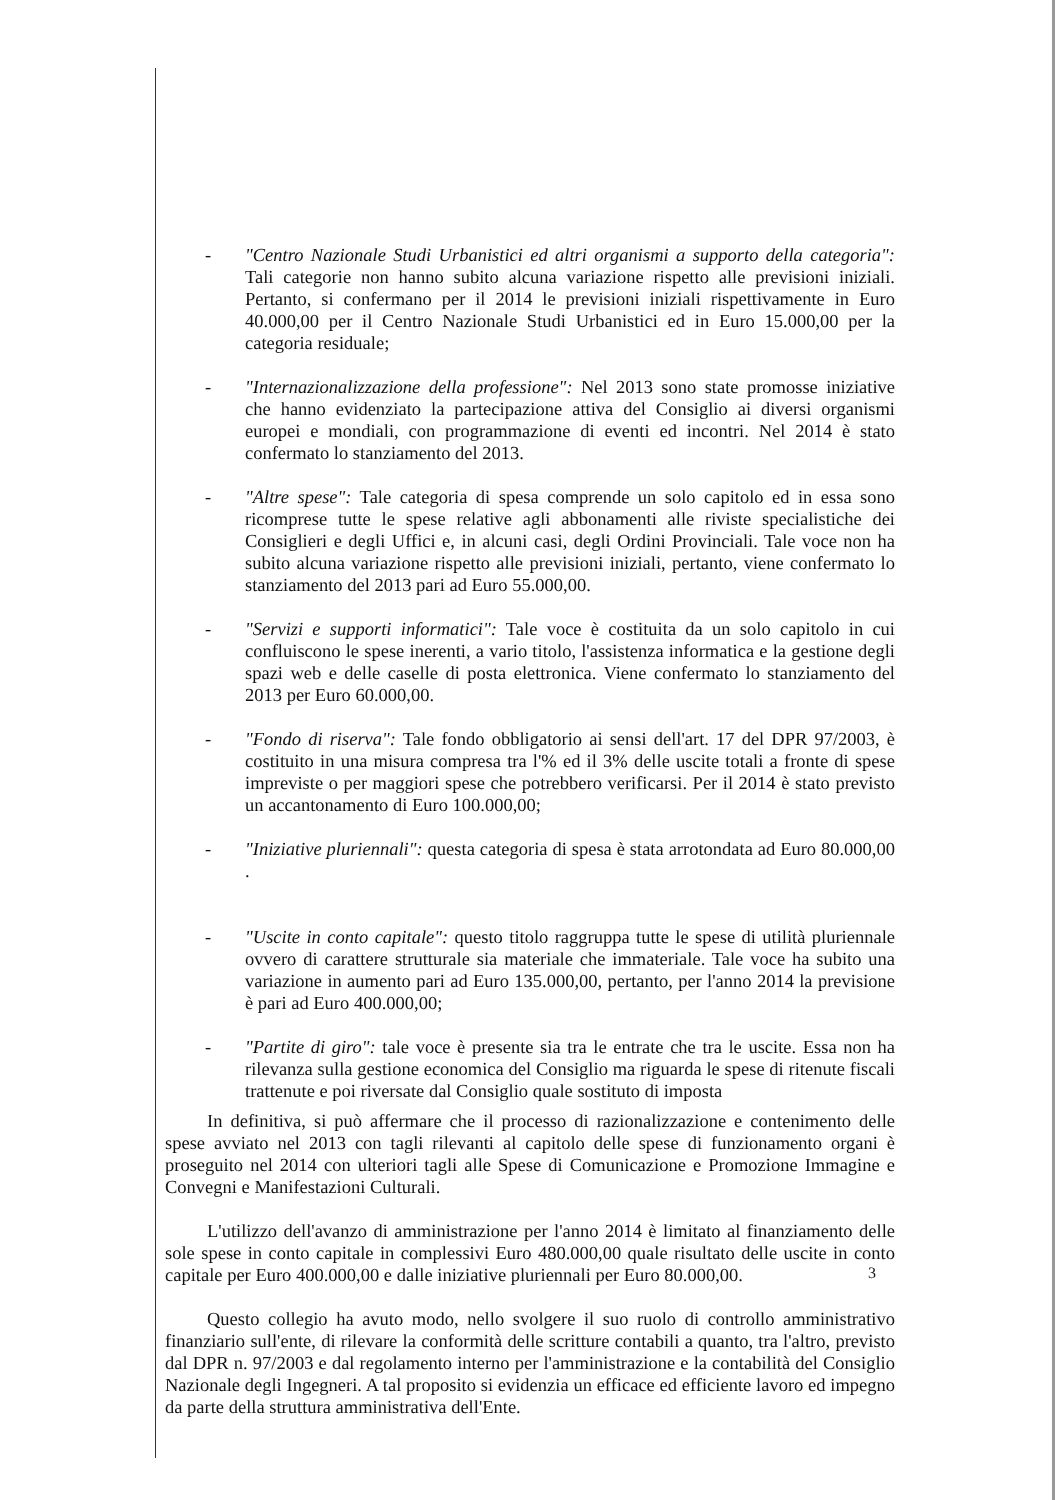- "Centro Nazionale Studi Urbanistici ed altri organismi a supporto della categoria": Tali categorie non hanno subito alcuna variazione rispetto alle previsioni iniziali. Pertanto, si confermano per il 2014 le previsioni iniziali rispettivamente in Euro 40.000,00 per il Centro Nazionale Studi Urbanistici ed in Euro 15.000,00 per la categoria residuale;
- "Internazionalizzazione della professione": Nel 2013 sono state promosse iniziative che hanno evidenziato la partecipazione attiva del Consiglio ai diversi organismi europei e mondiali, con programmazione di eventi ed incontri. Nel 2014 è stato confermato lo stanziamento del 2013.
- "Altre spese": Tale categoria di spesa comprende un solo capitolo ed in essa sono ricomprese tutte le spese relative agli abbonamenti alle riviste specialistiche dei Consiglieri e degli Uffici e, in alcuni casi, degli Ordini Provinciali. Tale voce non ha subito alcuna variazione rispetto alle previsioni iniziali, pertanto, viene confermato lo stanziamento del 2013 pari ad Euro 55.000,00.
- "Servizi e supporti informatici": Tale voce è costituita da un solo capitolo in cui confluiscono le spese inerenti, a vario titolo, l'assistenza informatica e la gestione degli spazi web e delle caselle di posta elettronica. Viene confermato lo stanziamento del 2013 per Euro 60.000,00.
- "Fondo di riserva": Tale fondo obbligatorio ai sensi dell'art. 17 del DPR 97/2003, è costituito in una misura compresa tra l'% ed il 3% delle uscite totali a fronte di spese impreviste o per maggiori spese che potrebbero verificarsi. Per il 2014 è stato previsto un accantonamento di Euro 100.000,00;
- "Iniziative pluriennali": questa categoria di spesa è stata arrotondata ad Euro 80.000,00 .
- "Uscite in conto capitale": questo titolo raggruppa tutte le spese di utilità pluriennale ovvero di carattere strutturale sia materiale che immateriale. Tale voce ha subito una variazione in aumento pari ad Euro 135.000,00, pertanto, per l'anno 2014 la previsione è pari ad Euro 400.000,00;
- "Partite di giro": tale voce è presente sia tra le entrate che tra le uscite. Essa non ha rilevanza sulla gestione economica del Consiglio ma riguarda le spese di ritenute fiscali trattenute e poi riversate dal Consiglio quale sostituto di imposta
In definitiva, si può affermare che il processo di razionalizzazione e contenimento delle spese avviato nel 2013 con tagli rilevanti al capitolo delle spese di funzionamento organi è proseguito nel 2014 con ulteriori tagli alle Spese di Comunicazione e Promozione Immagine e Convegni e Manifestazioni Culturali.
L'utilizzo dell'avanzo di amministrazione per l'anno 2014 è limitato al finanziamento delle sole spese in conto capitale in complessivi Euro 480.000,00 quale risultato delle uscite in conto capitale per Euro 400.000,00 e dalle iniziative pluriennali per Euro 80.000,00.
Questo collegio ha avuto modo, nello svolgere il suo ruolo di controllo amministrativo finanziario sull'ente, di rilevare la conformità delle scritture contabili a quanto, tra l'altro, previsto dal DPR n. 97/2003 e dal regolamento interno per l'amministrazione e la contabilità del Consiglio Nazionale degli Ingegneri. A tal proposito si evidenzia un efficace ed efficiente lavoro ed impegno da parte della struttura amministrativa dell'Ente.
3